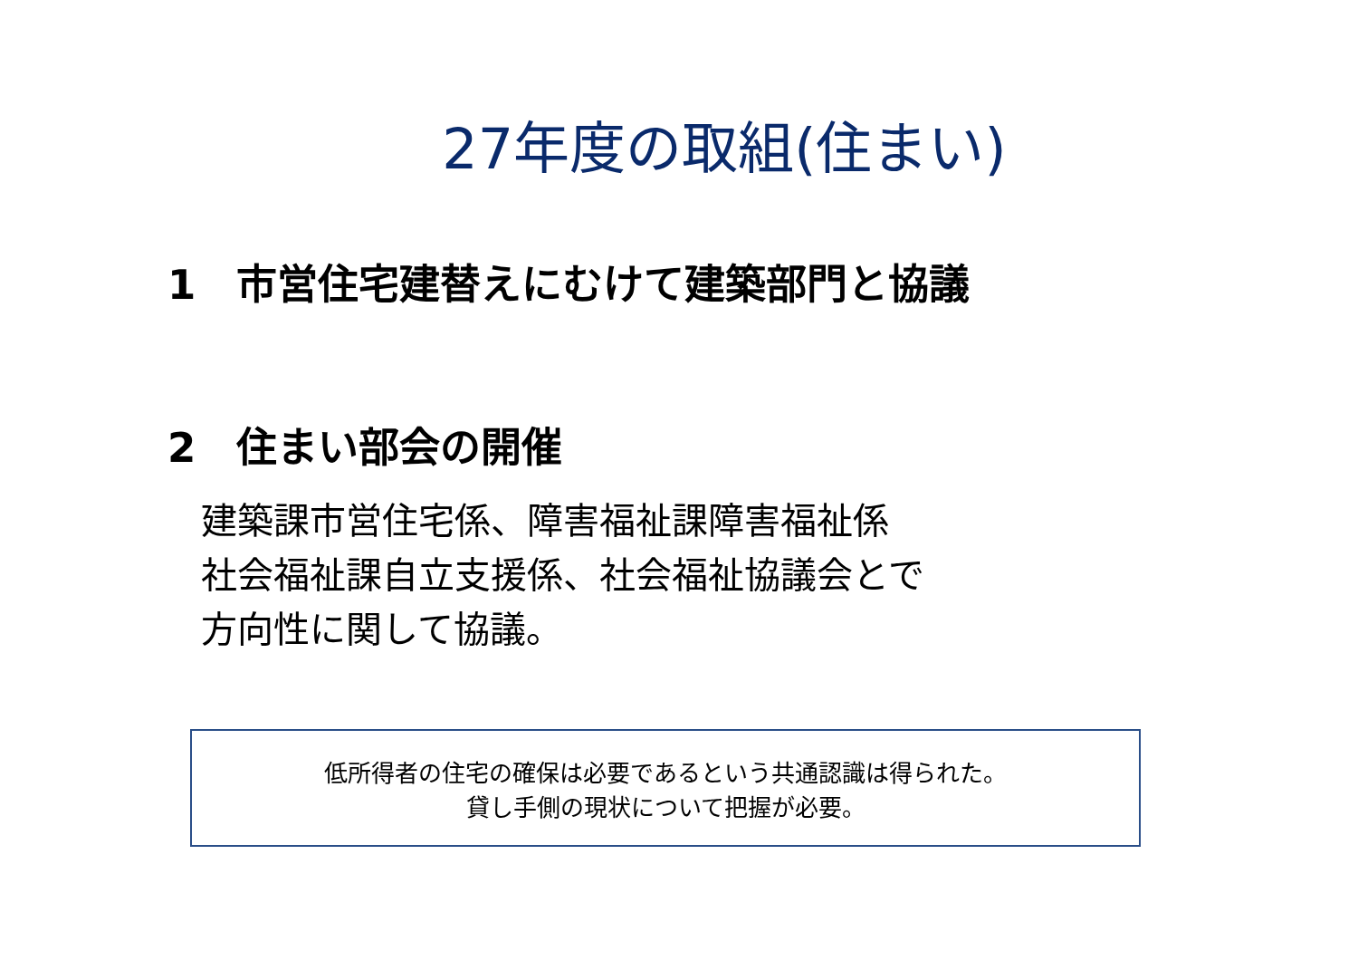27年度の取組(住まい)
1　市営住宅建替えにむけて建築部門と協議
2　住まい部会の開催
建築課市営住宅係、障害福祉課障害福祉係
社会福祉課自立支援係、社会福祉協議会とで
方向性に関して協議。
低所得者の住宅の確保は必要であるという共通認識は得られた。
貸し手側の現状について把握が必要。